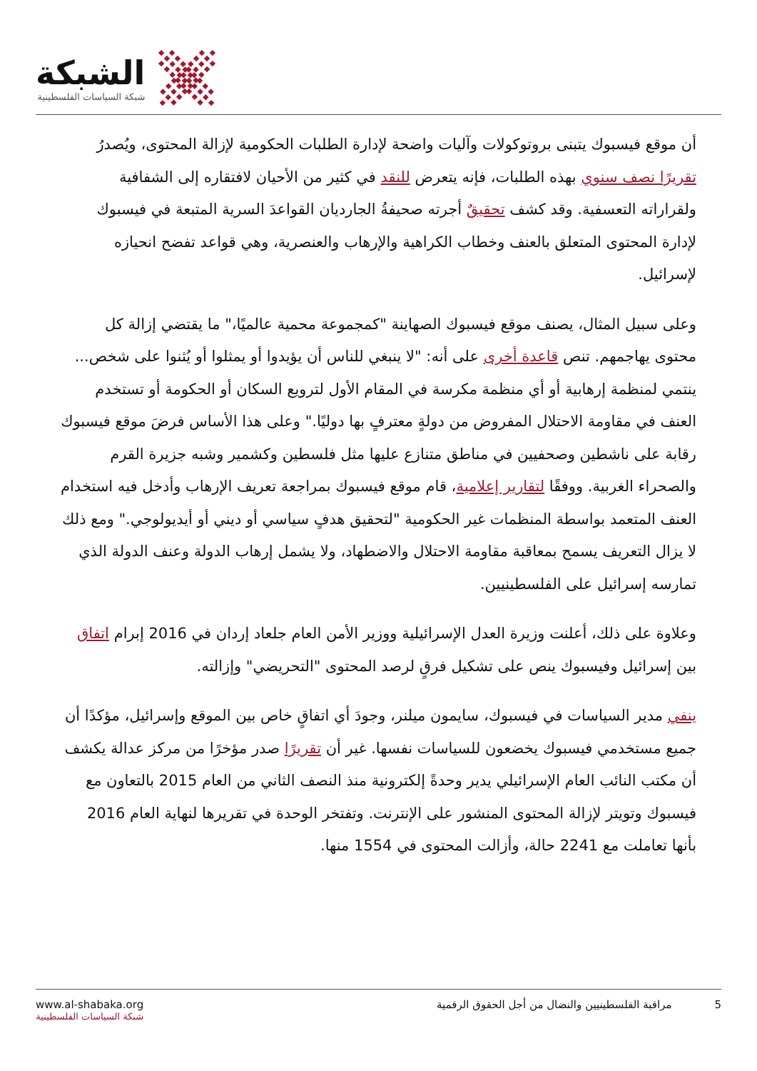الشبكة
شبكة السياسات الفلسطينية
أن موقع فيسبوك يتبنى بروتوكولات وآليات واضحة لإدارة الطلبات الحكومية لإزالة المحتوى، ويُصدرُ تقريرًا نصف سنوي بهذه الطلبات، فإنه يتعرض للنقد في كثير من الأحيان لافتقاره إلى الشفافية ولقراراته التعسفية. وقد كشف تحقيقٌ أجرته صحيفةُ الجارديان القواعدَ السرية المتبعة في فيسبوك لإدارة المحتوى المتعلق بالعنف وخطاب الكراهية والإرهاب والعنصرية، وهي قواعد تفضح انحيازه لإسرائيل.
وعلى سبيل المثال، يصنف موقع فيسبوك الصهاينة "كمجموعة محمية عالميًا،" ما يقتضي إزالة كل محتوى يهاجمهم. تنص قاعدة أخرى على أنه: "لا ينبغي للناس أن يؤيدوا أو يمثلوا أو يُثنوا على شخص... ينتمي لمنظمة إرهابية أو أي منظمة مكرسة في المقام الأول لترويع السكان أو الحكومة أو تستخدم العنف في مقاومة الاحتلال المفروض من دولةٍ معترفٍ بها دوليًا." وعلى هذا الأساس فرضَ موقع فيسبوك رقابة على ناشطين وصحفيين في مناطق متنازع عليها مثل فلسطين وكشمير وشبه جزيرة القرم والصحراء الغربية. ووفقًا لتقارير إعلامية، قام موقع فيسبوك بمراجعة تعريف الإرهاب وأدخل فيه استخدام العنف المتعمد بواسطة المنظمات غير الحكومية "لتحقيق هدفٍ سياسي أو ديني أو أيديولوجي." ومع ذلك لا يزال التعريف يسمح بمعاقبة مقاومة الاحتلال والاضطهاد، ولا يشمل إرهاب الدولة وعنف الدولة الذي تمارسه إسرائيل على الفلسطينيين.
وعلاوة على ذلك، أعلنت وزيرة العدل الإسرائيلية ووزير الأمن العام جلعاد إردان في 2016 إبرام اتفاق بين إسرائيل وفيسبوك ينص على تشكيل فرقٍ لرصد المحتوى "التحريضي" وإزالته.
ينفي مدير السياسات في فيسبوك، سايمون ميلنر، وجودَ أي اتفاقٍ خاص بين الموقع وإسرائيل، مؤكدًا أن جميع مستخدمي فيسبوك يخضعون للسياسات نفسها. غير أن تقريرًا صدر مؤخرًا من مركز عدالة يكشف أن مكتب النائب العام الإسرائيلي يدير وحدةً إلكترونية منذ النصف الثاني من العام 2015 بالتعاون مع فيسبوك وتويتر لإزالة المحتوى المنشور على الإنترنت. وتفتخر الوحدة في تقريرها لنهاية العام 2016 بأنها تعاملت مع 2241 حالة، وأزالت المحتوى في 1554 منها.
www.al-shabaka.org
شبكة السياسات الفلسطينية
5 مراقبة الفلسطينيين والنضال من أجل الحقوق الرقمية